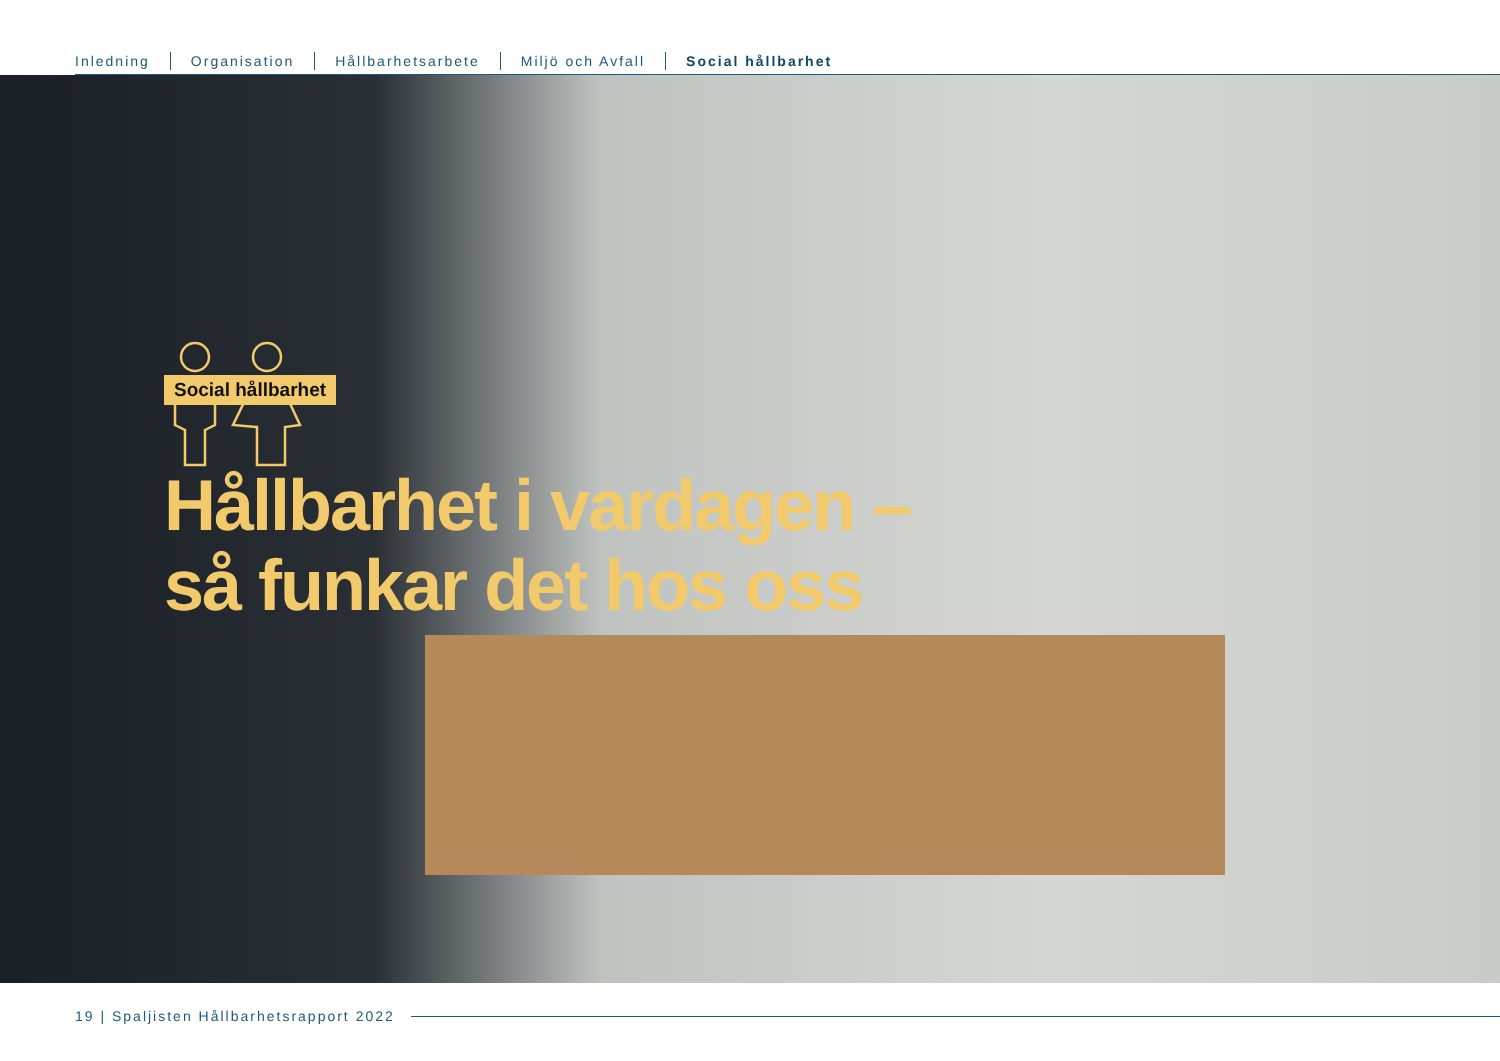Inledning Organisation Hållbarhetsarbete Miljö och Avfall Social hållbarhet
Social hållbarhet
Hållbarhet i vardagen –
så funkar det hos oss
19 | Spaljisten Hållbarhetsrapport 2022